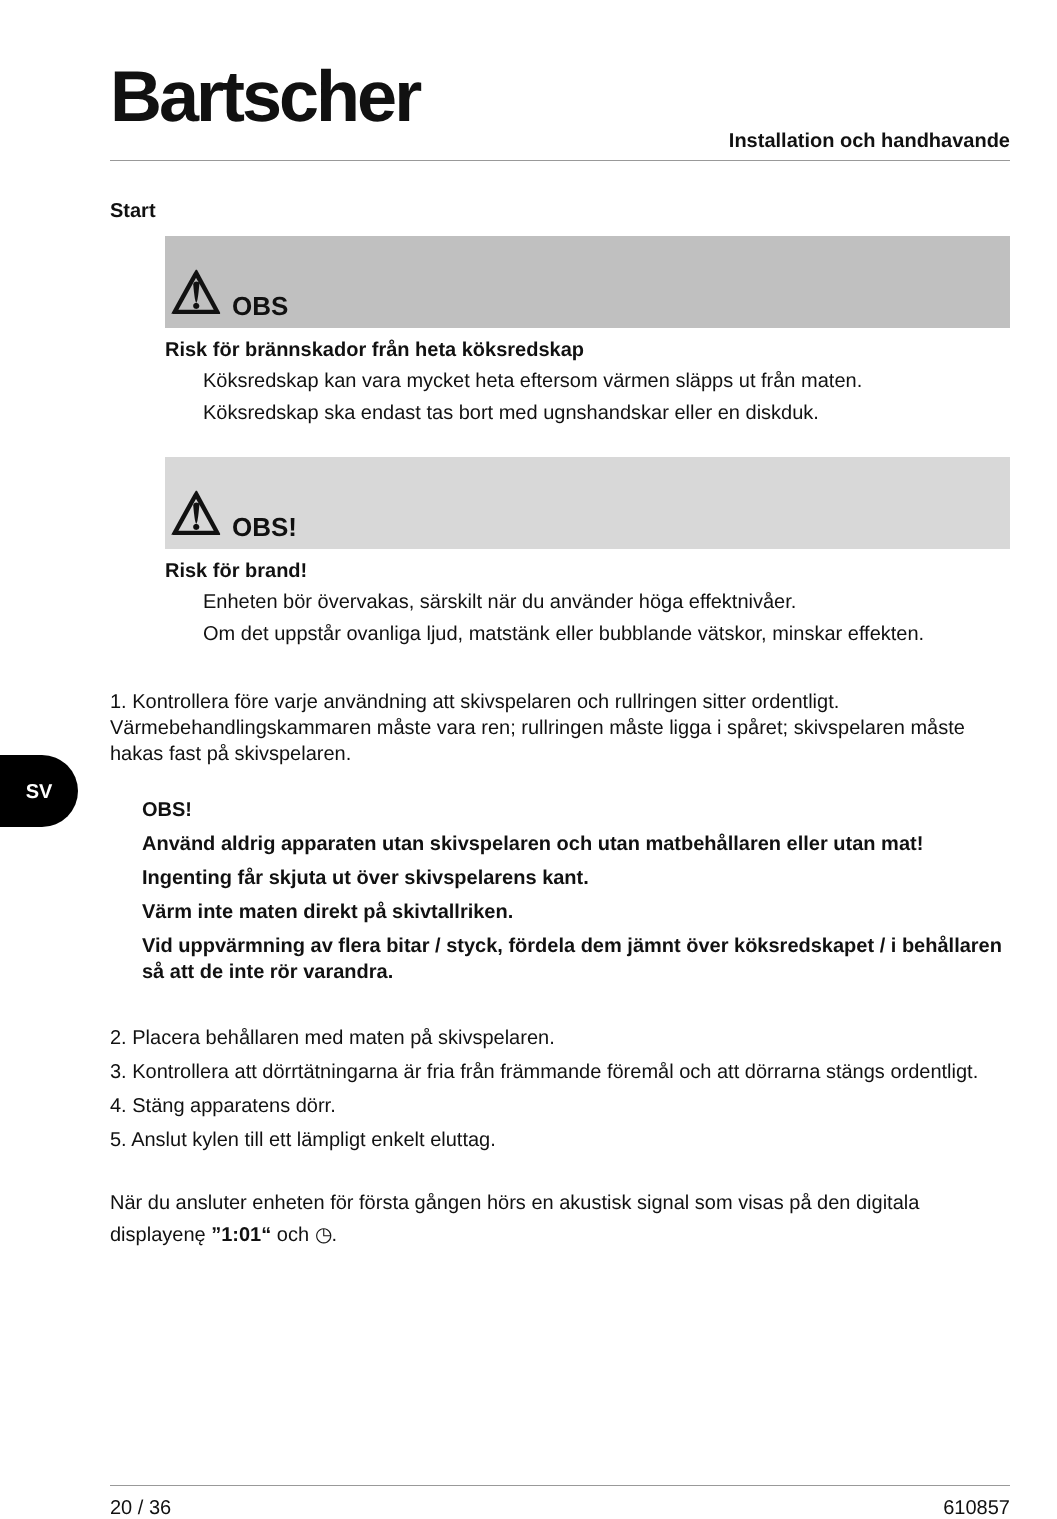SV
Bartscher Installation och handhavande
Start
⚠ OBS
Risk för brännskador från heta köksredskap
Köksredskap kan vara mycket heta eftersom värmen släpps ut från maten.
Köksredskap ska endast tas bort med ugnshandskar eller en diskduk.
⚠ OBS!
Risk för brand!
Enheten bör övervakas, särskilt när du använder höga effektnivåer.
Om det uppstår ovanliga ljud, matstänk eller bubblande vätskor, minskar effekten.
1. Kontrollera före varje användning att skivspelaren och rullringen sitter ordentligt.
Värmebehandlingskammaren måste vara ren; rullringen måste ligga i spåret; skivspelaren måste hakas fast på skivspelaren.
OBS!
Använd aldrig apparaten utan skivspelaren och utan matbehållaren eller utan mat!
Ingenting får skjuta ut över skivspelarens kant.
Värm inte maten direkt på skivtallriken.
Vid uppvärmning av flera bitar / styck, fördela dem jämnt över köksredskapet / i behållaren så att de inte rör varandra.
2. Placera behållaren med maten på skivspelaren.
3. Kontrollera att dörrtätningarna är fria från främmande föremål och att dörrarna stängs ordentligt.
4. Stäng apparatens dörr.
5. Anslut kylen till ett lämpligt enkelt eluttag.
När du ansluter enheten för första gången hörs en akustisk signal som visas på den digitala displayenę ”1:01“ och ◷.
20 / 36 610857